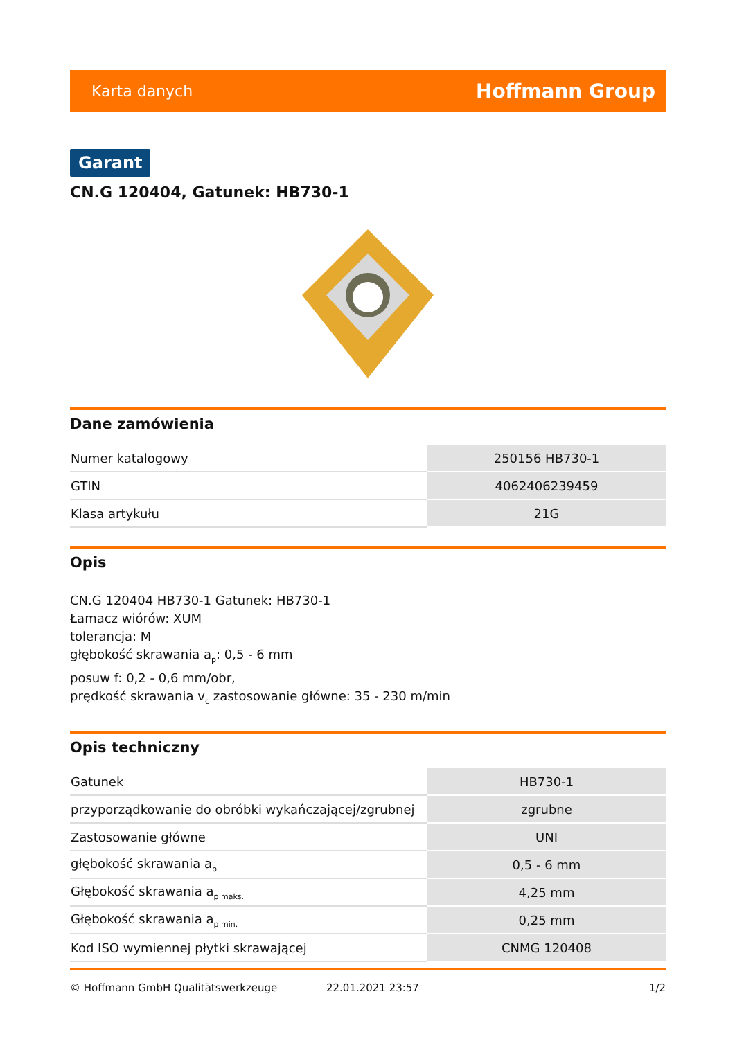Karta danych Hoffmann Group
Garant
CN.G 120404, Gatunek: HB730-1
Dane zamówienia
| Numer katalogowy | 250156 HB730-1 |
| GTIN | 4062406239459 |
| Klasa artykułu | 21G |
Opis
CN.G 120404 HB730-1 Gatunek: HB730-1
Łamacz wiórów: XUM
tolerancja: M
głębokość skrawania a<sub>p</sub>: 0,5 - 6 mm
posuw f: 0,2 - 0,6 mm/obr,
prędkość skrawania v<sub>c</sub> zastosowanie główne: 35 - 230 m/min
Opis techniczny
| Gatunek | HB730-1 |
| przyporządkowanie do obróbki wykańczającej/zgrubnej | zgrubne |
| Zastosowanie główne | UNI |
| głębokość skrawania a<sub>p</sub> | 0,5 - 6 mm |
| Głębokość skrawania a<sub>p maks.</sub> | 4,25 mm |
| Głębokość skrawania a<sub>p min.</sub> | 0,25 mm |
| Kod ISO wymiennej płytki skrawającej | CNMG 120408 |
© Hoffmann GmbH Qualitätswerkzeuge 22.01.2021 23:57 1/2